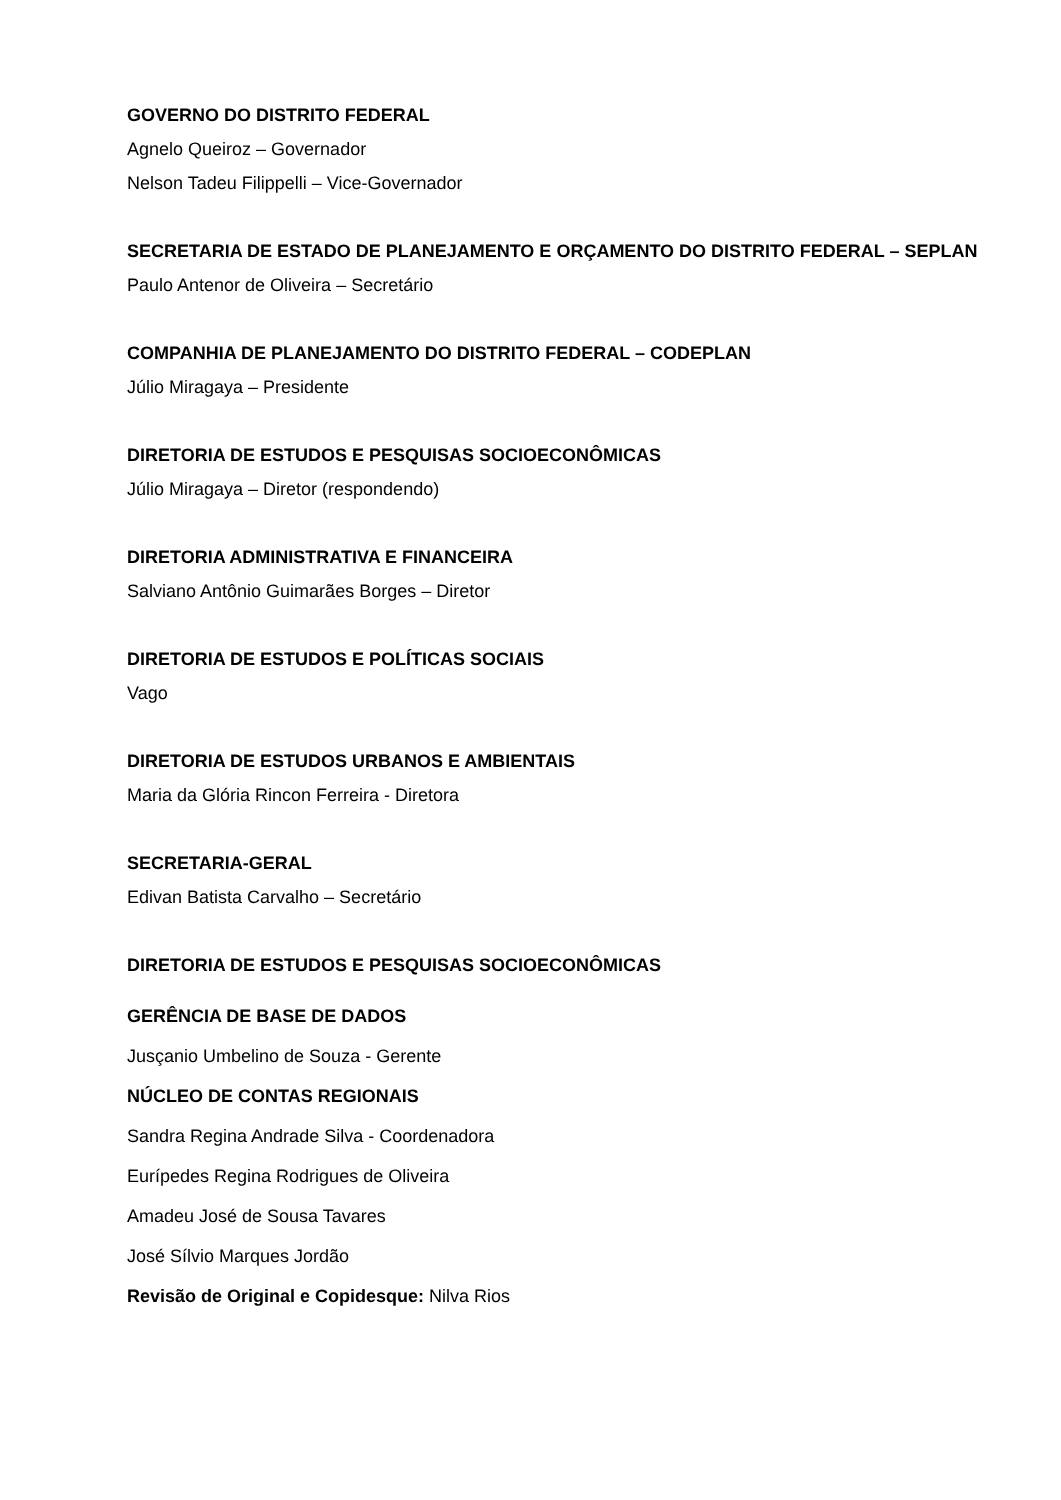GOVERNO DO DISTRITO FEDERAL
Agnelo Queiroz – Governador
Nelson Tadeu Filippelli – Vice-Governador
SECRETARIA DE ESTADO DE PLANEJAMENTO E ORÇAMENTO DO DISTRITO FEDERAL – SEPLAN
Paulo Antenor de Oliveira – Secretário
COMPANHIA DE PLANEJAMENTO DO DISTRITO FEDERAL – CODEPLAN
Júlio Miragaya – Presidente
DIRETORIA DE ESTUDOS E PESQUISAS SOCIOECONÔMICAS
Júlio Miragaya – Diretor (respondendo)
DIRETORIA ADMINISTRATIVA E FINANCEIRA
Salviano Antônio Guimarães Borges – Diretor
DIRETORIA DE ESTUDOS E POLÍTICAS SOCIAIS
Vago
DIRETORIA DE ESTUDOS URBANOS E AMBIENTAIS
Maria da Glória Rincon Ferreira - Diretora
SECRETARIA-GERAL
Edivan Batista Carvalho – Secretário
DIRETORIA DE ESTUDOS E PESQUISAS SOCIOECONÔMICAS
GERÊNCIA DE BASE DE DADOS
Jusçanio Umbelino de Souza - Gerente
NÚCLEO DE CONTAS REGIONAIS
Sandra Regina Andrade Silva - Coordenadora
Eurípedes Regina Rodrigues de Oliveira
Amadeu José de Sousa Tavares
José Sílvio Marques Jordão
Revisão de Original e Copidesque: Nilva Rios